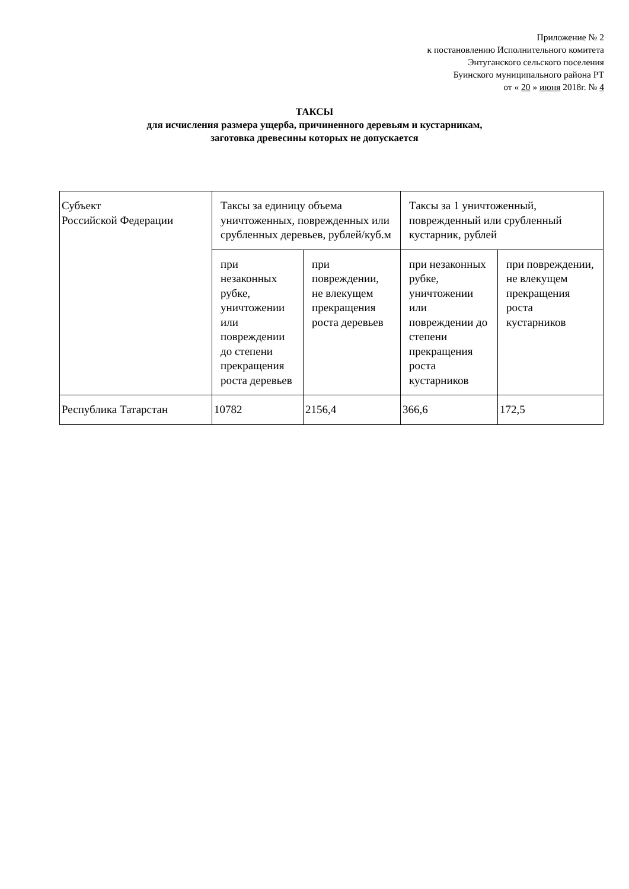Приложение № 2
к постановлению Исполнительного комитета
Энтуганского сельского поселения
Буинского муниципального района РТ
от « 20 » июня 2018г. № 4
ТАКСЫ
для исчисления размера ущерба, причиненного деревьям и кустарникам,
заготовка древесины которых не допускается
| Субъект Российской Федерации | Таксы за единицу объема уничтоженных, поврежденных или срубленных деревьев, рублей/куб.м | | Таксы за 1 уничтоженный, поврежденный или срубленный кустарник, рублей | |
| | при незаконных рубке, уничтожении или повреждении до степени прекращения роста деревьев | при повреждении, не влекущем прекращения роста деревьев | при незаконных рубке, уничтожении или повреждении до степени прекращения роста кустарников | при повреждении, не влекущем прекращения роста кустарников |
| Республика Татарстан | 10782 | 2156,4 | 366,6 | 172,5 |